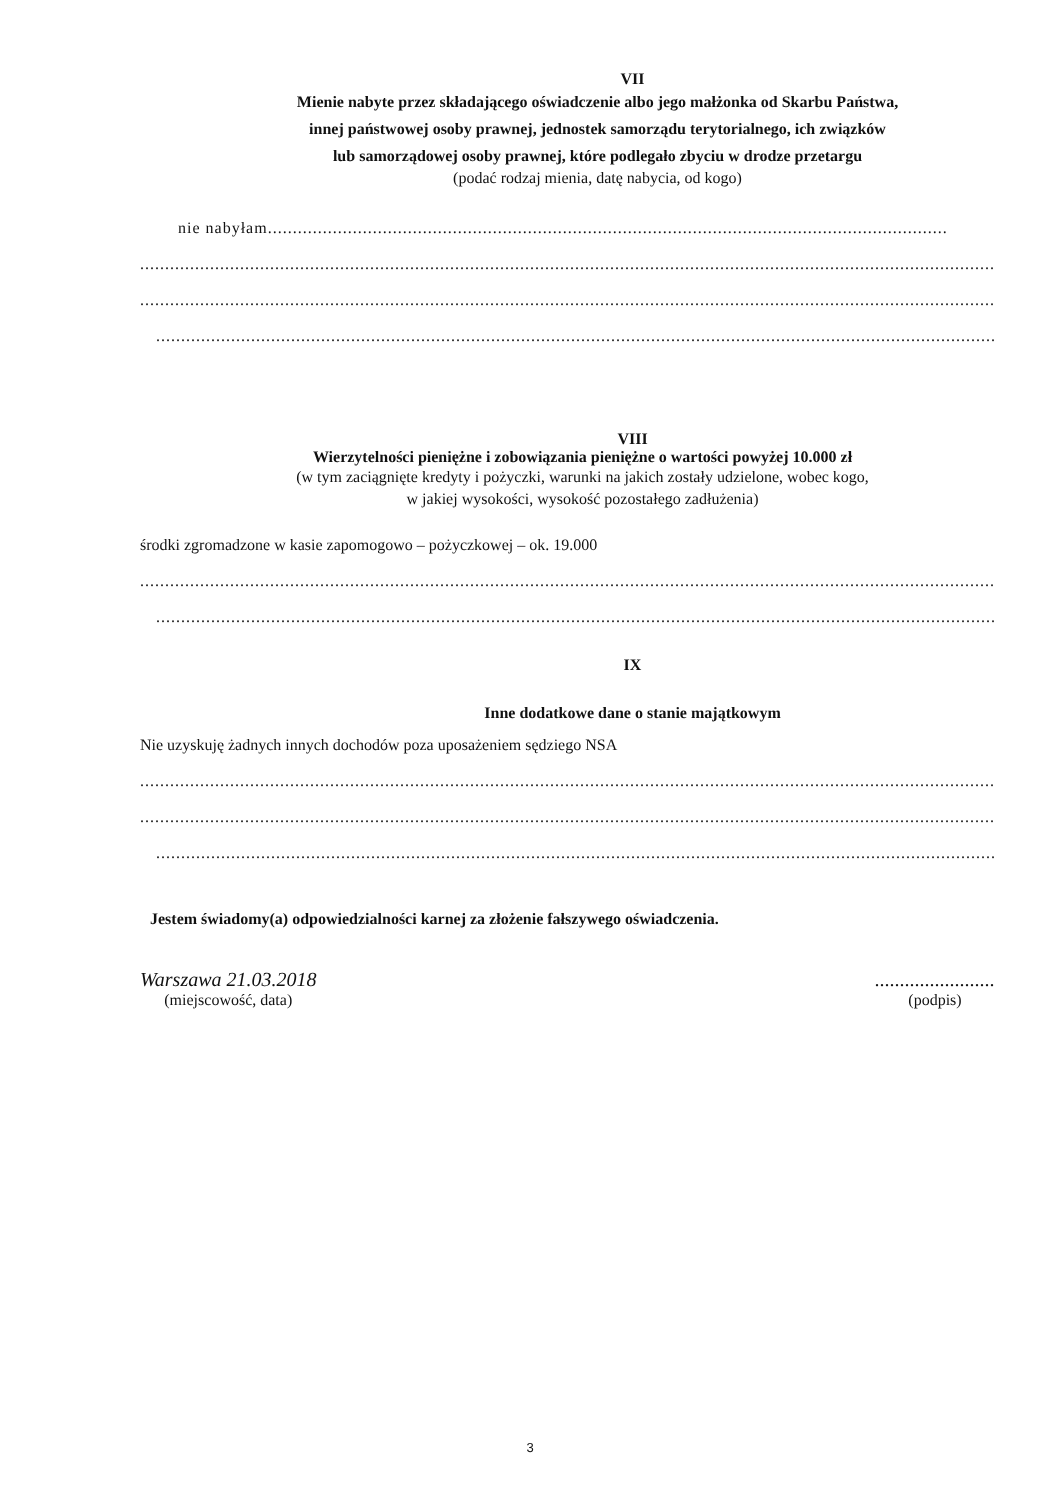VII
Mienie nabyte przez składającego oświadczenie albo jego małżonka od Skarbu Państwa,
innej państwowej osoby prawnej, jednostek samorządu terytorialnego, ich związków
lub samorządowej osoby prawnej, które podlegało zbyciu w drodze przetargu
(podać rodzaj mienia, datę nabycia, od kogo)
nie nabyłam....................................................................................................................................................
..................................................................................................................................................................................
..................................................................................................................................................................................
........................................................................................................................................................................
VIII
Wierzytelności pieniężne i zobowiązania pieniężne o wartości powyżej 10.000 zł
(w tym zaciągnięte kredyty i pożyczki, warunki na jakich zostały udzielone, wobec kogo,
w jakiej wysokości, wysokość pozostałego zadłużenia)
środki zgromadzone w kasie zapomogowo – pożyczkowej – ok. 19.000
..................................................................................................................................................................................
........................................................................................................................................................................
IX
Inne dodatkowe dane o stanie majątkowym
Nie uzyskuję żadnych innych dochodów poza uposażeniem sędziego NSA
..................................................................................................................................................................................
..................................................................................................................................................................................
........................................................................................................................................................................
Jestem świadomy(a) odpowiedzialności karnej za złożenie fałszywego oświadczenia.
Warszawa 21.03.2018
(miejscowość, data)
........................
(podpis)
3